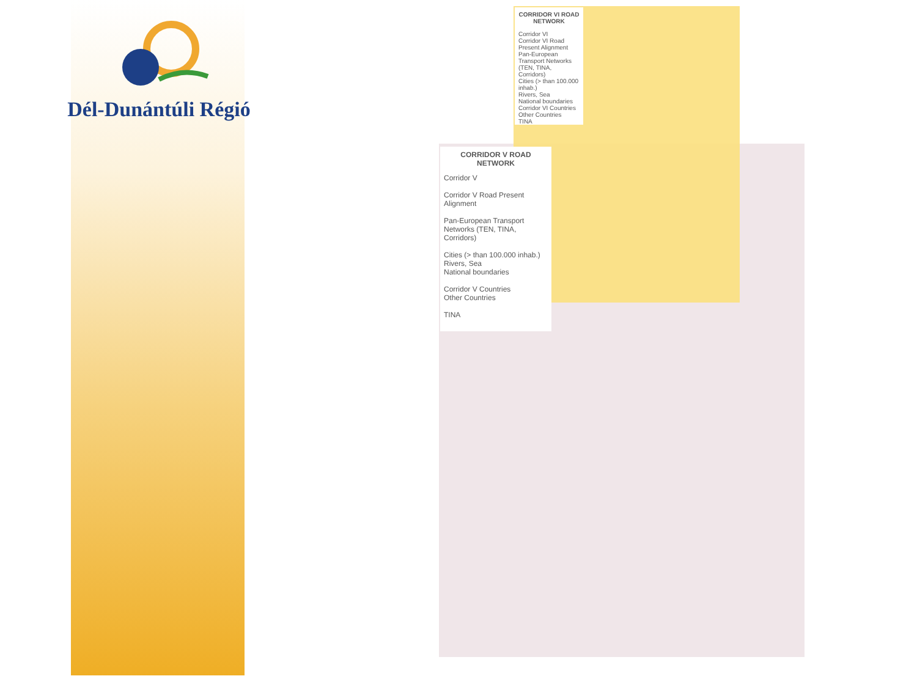Dél-Dunántúli Régió
CORRIDOR VI ROAD NETWORK
Corridor VI
Corridor VI Road Present Alignment
Pan-European Transport Networks (TEN, TINA, Corridors)
Cities (> than 100.000 inhab.)
Rivers, Sea
National boundaries
Corridor VI Countries
Other Countries
TINA
CORRIDOR V ROAD NETWORK
Corridor V
Corridor V Road Present Alignment
Pan-European Transport Networks (TEN, TINA, Corridors)
Cities (> than 100.000 inhab.)
Rivers, Sea
National boundaries
Corridor V Countries
Other Countries
TINA